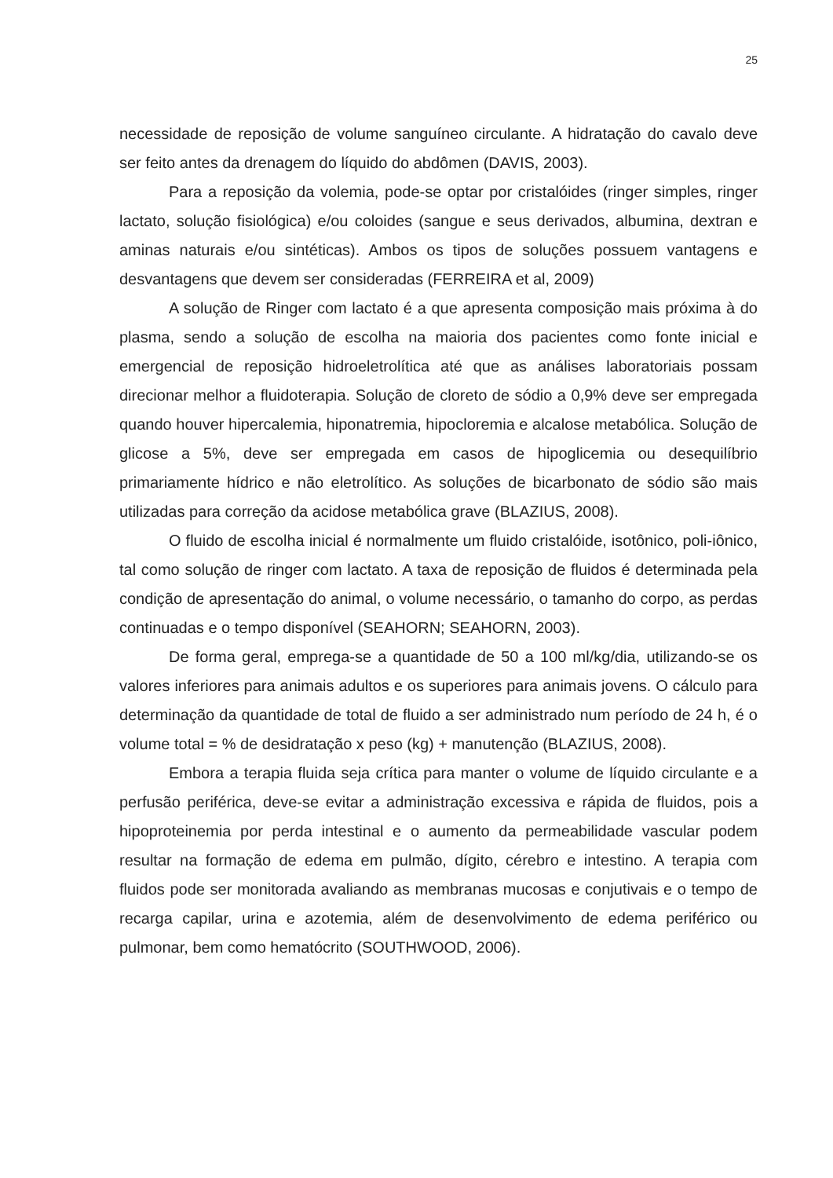25
necessidade de reposição de volume sanguíneo circulante. A hidratação do cavalo deve ser feito antes da drenagem do líquido do abdômen (DAVIS, 2003).
Para a reposição da volemia, pode-se optar por cristalóides (ringer simples, ringer lactato, solução fisiológica) e/ou coloides (sangue e seus derivados, albumina, dextran e aminas naturais e/ou sintéticas). Ambos os tipos de soluções possuem vantagens e desvantagens que devem ser consideradas (FERREIRA et al, 2009)
A solução de Ringer com lactato é a que apresenta composição mais próxima à do plasma, sendo a solução de escolha na maioria dos pacientes como fonte inicial e emergencial de reposição hidroeletrolítica até que as análises laboratoriais possam direcionar melhor a fluidoterapia. Solução de cloreto de sódio a 0,9% deve ser empregada quando houver hipercalemia, hiponatremia, hipocloremia e alcalose metabólica. Solução de glicose a 5%, deve ser empregada em casos de hipoglicemia ou desequilíbrio primariamente hídrico e não eletrolítico. As soluções de bicarbonato de sódio são mais utilizadas para correção da acidose metabólica grave (BLAZIUS, 2008).
O fluido de escolha inicial é normalmente um fluido cristalóide, isotônico, poli-iônico, tal como solução de ringer com lactato. A taxa de reposição de fluidos é determinada pela condição de apresentação do animal, o volume necessário, o tamanho do corpo, as perdas continuadas e o tempo disponível (SEAHORN; SEAHORN, 2003).
De forma geral, emprega-se a quantidade de 50 a 100 ml/kg/dia, utilizando-se os valores inferiores para animais adultos e os superiores para animais jovens. O cálculo para determinação da quantidade de total de fluido a ser administrado num período de 24 h, é o volume total = % de desidratação x peso (kg) + manutenção (BLAZIUS, 2008).
Embora a terapia fluida seja crítica para manter o volume de líquido circulante e a perfusão periférica, deve-se evitar a administração excessiva e rápida de fluidos, pois a hipoproteinemia por perda intestinal e o aumento da permeabilidade vascular podem resultar na formação de edema em pulmão, dígito, cérebro e intestino. A terapia com fluidos pode ser monitorada avaliando as membranas mucosas e conjutivais e o tempo de recarga capilar, urina e azotemia, além de desenvolvimento de edema periférico ou pulmonar, bem como hematócrito (SOUTHWOOD, 2006).